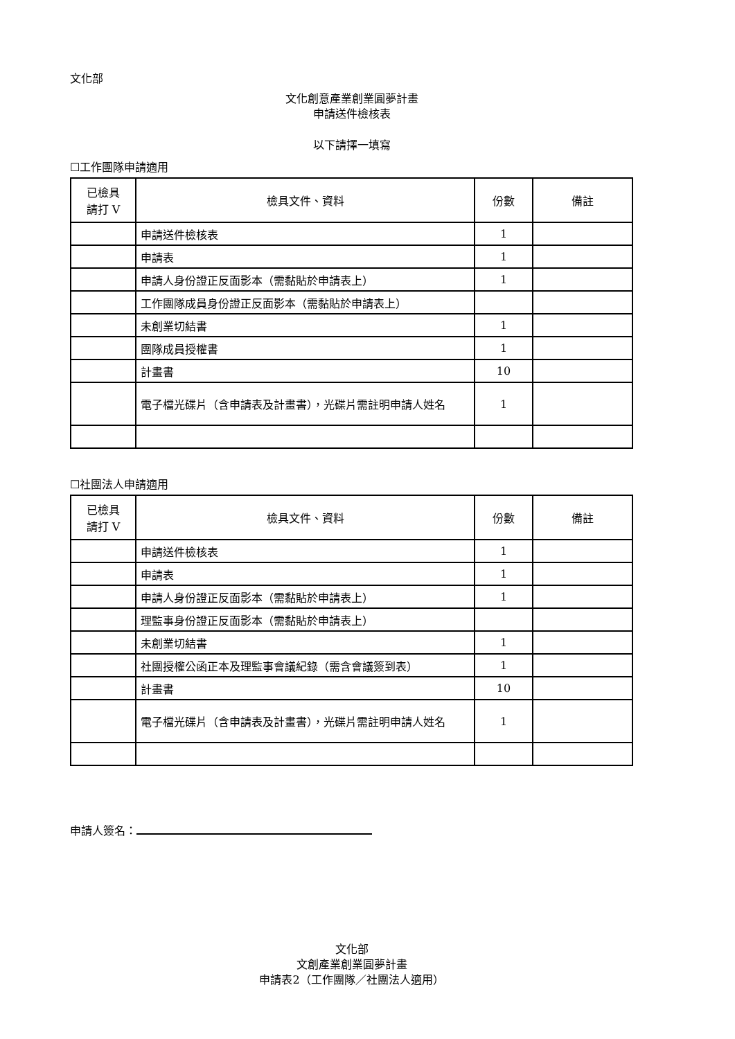文化部
文化創意產業創業圓夢計畫
申請送件檢核表
以下請擇一填寫
☐工作團隊申請適用
| 已檢具 請打 V | 檢具文件、資料 | 份數 | 備註 |
| --- | --- | --- | --- |
| | 申請送件檢核表 | 1 | |
| | 申請表 | 1 | |
| | 申請人身份證正反面影本（需黏貼於申請表上） | 1 | |
| | 工作團隊成員身份證正反面影本（需黏貼於申請表上） | | |
| | 未創業切結書 | 1 | |
| | 團隊成員授權書 | 1 | |
| | 計畫書 | 10 | |
| | 電子檔光碟片（含申請表及計畫書），光碟片需註明申請人姓名 | 1 | |
☐社團法人申請適用
| 已檢具 請打 V | 檢具文件、資料 | 份數 | 備註 |
| --- | --- | --- | --- |
| | 申請送件檢核表 | 1 | |
| | 申請表 | 1 | |
| | 申請人身份證正反面影本（需黏貼於申請表上） | 1 | |
| | 理監事身份證正反面影本（需黏貼於申請表上） | | |
| | 未創業切結書 | 1 | |
| | 社團授權公函正本及理監事會議紀錄（需含會議簽到表） | 1 | |
| | 計畫書 | 10 | |
| | 電子檔光碟片（含申請表及計畫書），光碟片需註明申請人姓名 | 1 | |
申請人簽名：
文化部
文創產業創業圓夢計畫
申請表2（工作團隊／社團法人適用）